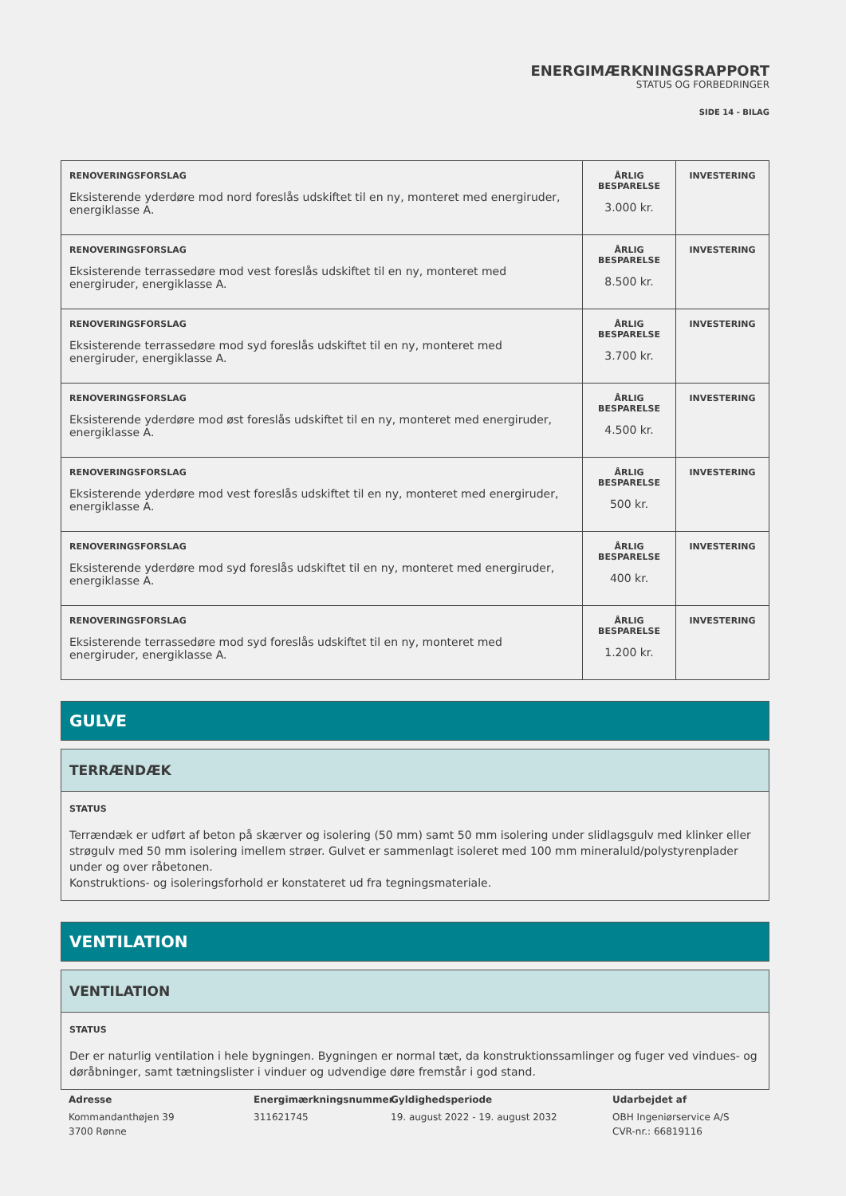ENERGIMÆRKNINGSRAPPORT
STATUS OG FORBEDRINGER
SIDE 14 - BILAG
| RENOVERINGSFORSLAG Eksisterende yderdøre mod nord foreslås udskiftet til en ny, monteret med energiruder, energiklasse A. | ÅRLIG BESPARELSE 3.000 kr. | INVESTERING |
| RENOVERINGSFORSLAG Eksisterende terrassedøre mod vest foreslås udskiftet til en ny, monteret med energiruder, energiklasse A. | ÅRLIG BESPARELSE 8.500 kr. | INVESTERING |
| RENOVERINGSFORSLAG Eksisterende terrassedøre mod syd foreslås udskiftet til en ny, monteret med energiruder, energiklasse A. | ÅRLIG BESPARELSE 3.700 kr. | INVESTERING |
| RENOVERINGSFORSLAG Eksisterende yderdøre mod øst foreslås udskiftet til en ny, monteret med energiruder, energiklasse A. | ÅRLIG BESPARELSE 4.500 kr. | INVESTERING |
| RENOVERINGSFORSLAG Eksisterende yderdøre mod vest foreslås udskiftet til en ny, monteret med energiruder, energiklasse A. | ÅRLIG BESPARELSE 500 kr. | INVESTERING |
| RENOVERINGSFORSLAG Eksisterende yderdøre mod syd foreslås udskiftet til en ny, monteret med energiruder, energiklasse A. | ÅRLIG BESPARELSE 400 kr. | INVESTERING |
| RENOVERINGSFORSLAG Eksisterende terrassedøre mod syd foreslås udskiftet til en ny, monteret med energiruder, energiklasse A. | ÅRLIG BESPARELSE 1.200 kr. | INVESTERING |
GULVE
TERRÆNDÆK
STATUS
Terrændæk er udført af beton på skærver og isolering (50 mm) samt 50 mm isolering under slidlagsgulv med klinker eller strøgulv med 50 mm isolering imellem strøer. Gulvet er sammenlagt isoleret med 100 mm mineraluld/polystyrenplader under og over råbetonen.
Konstruktions- og isoleringsforhold er konstateret ud fra tegningsmateriale.
VENTILATION
VENTILATION
STATUS
Der er naturlig ventilation i hele bygningen. Bygningen er normal tæt, da konstruktionssamlinger og fuger ved vindues- og døråbninger, samt tætningslister i vinduer og udvendige døre fremstår i god stand.
Adresse
Kommandanthøjen 39
3700 Rønne
Energimærkningsnummer
311621745
Gyldighedsperiode
19. august 2022 - 19. august 2032
Udarbejdet af
OBH Ingeniørservice A/S
CVR-nr.: 66819116